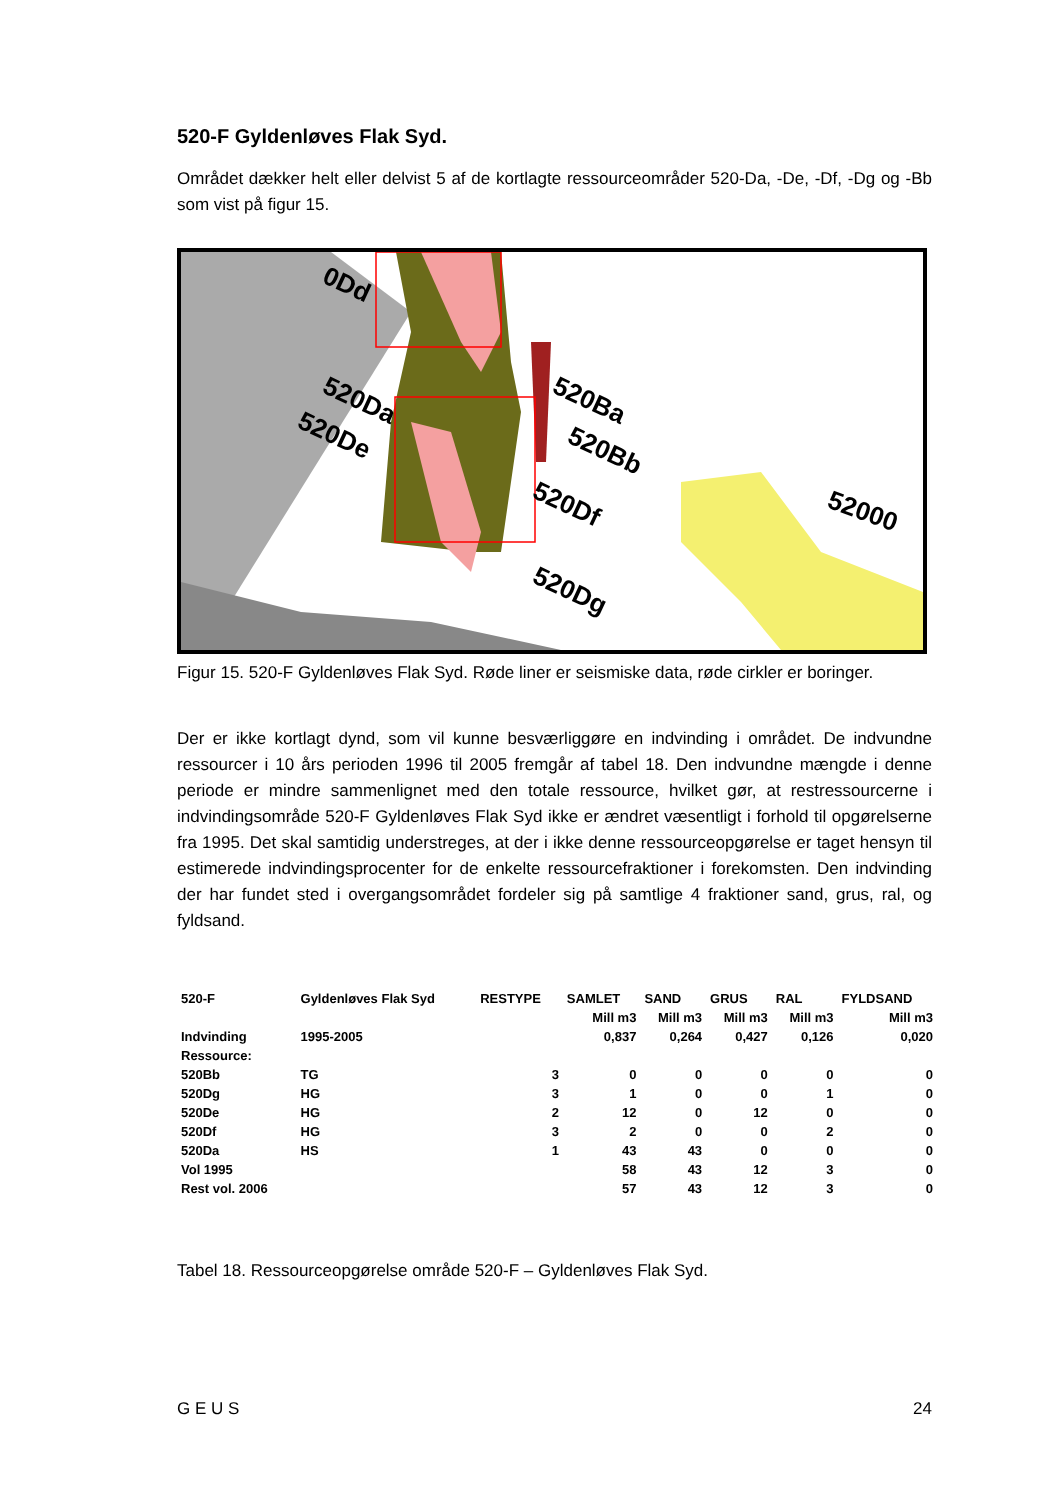520-F Gyldenløves Flak Syd.
Området dækker helt eller delvist 5 af de kortlagte ressourceområder 520-Da, -De, -Df, -Dg og -Bb som vist på figur 15.
0Dd
520Da
520De
520Ba
520Bb
520Df
520Dg
52000
Figur 15. 520-F Gyldenløves Flak Syd. Røde liner er seismiske data, røde cirkler er boringer.
Der er ikke kortlagt dynd, som vil kunne besværliggøre en indvinding i området. De indvundne ressourcer i 10 års perioden 1996 til 2005 fremgår af tabel 18. Den indvundne mængde i denne periode er mindre sammenlignet med den totale ressource, hvilket gør, at restressourcerne i indvindingsområde 520-F Gyldenløves Flak Syd ikke er ændret væsentligt i forhold til opgørelserne fra 1995. Det skal samtidig understreges, at der i ikke denne ressourceopgørelse er taget hensyn til estimerede indvindingsprocenter for de enkelte ressourcefraktioner i forekomsten. Den indvinding der har fundet sted i overgangsområdet fordeler sig på samtlige 4 fraktioner sand, grus, ral, og fyldsand.
| 520-F | Gyldenløves Flak Syd | RESTYPE | SAMLET | SAND | GRUS | RAL | FYLDSAND |
| --- | --- | --- | --- | --- | --- | --- | --- |
| | | | Mill m3 | Mill m3 | Mill m3 | Mill m3 | Mill m3 |
| Indvinding | 1995-2005 | | 0,837 | 0,264 | 0,427 | 0,126 | 0,020 |
| Ressource: | | | | | | | |
| 520Bb | TG | 3 | 0 | 0 | 0 | 0 | 0 |
| 520Dg | HG | 3 | 1 | 0 | 0 | 1 | 0 |
| 520De | HG | 2 | 12 | 0 | 12 | 0 | 0 |
| 520Df | HG | 3 | 2 | 0 | 0 | 2 | 0 |
| 520Da | HS | 1 | 43 | 43 | 0 | 0 | 0 |
| Vol 1995 | | | 58 | 43 | 12 | 3 | 0 |
| Rest vol. 2006 | | | 57 | 43 | 12 | 3 | 0 |
Tabel 18. Ressourceopgørelse område 520-F – Gyldenløves Flak Syd.
G E U S 24